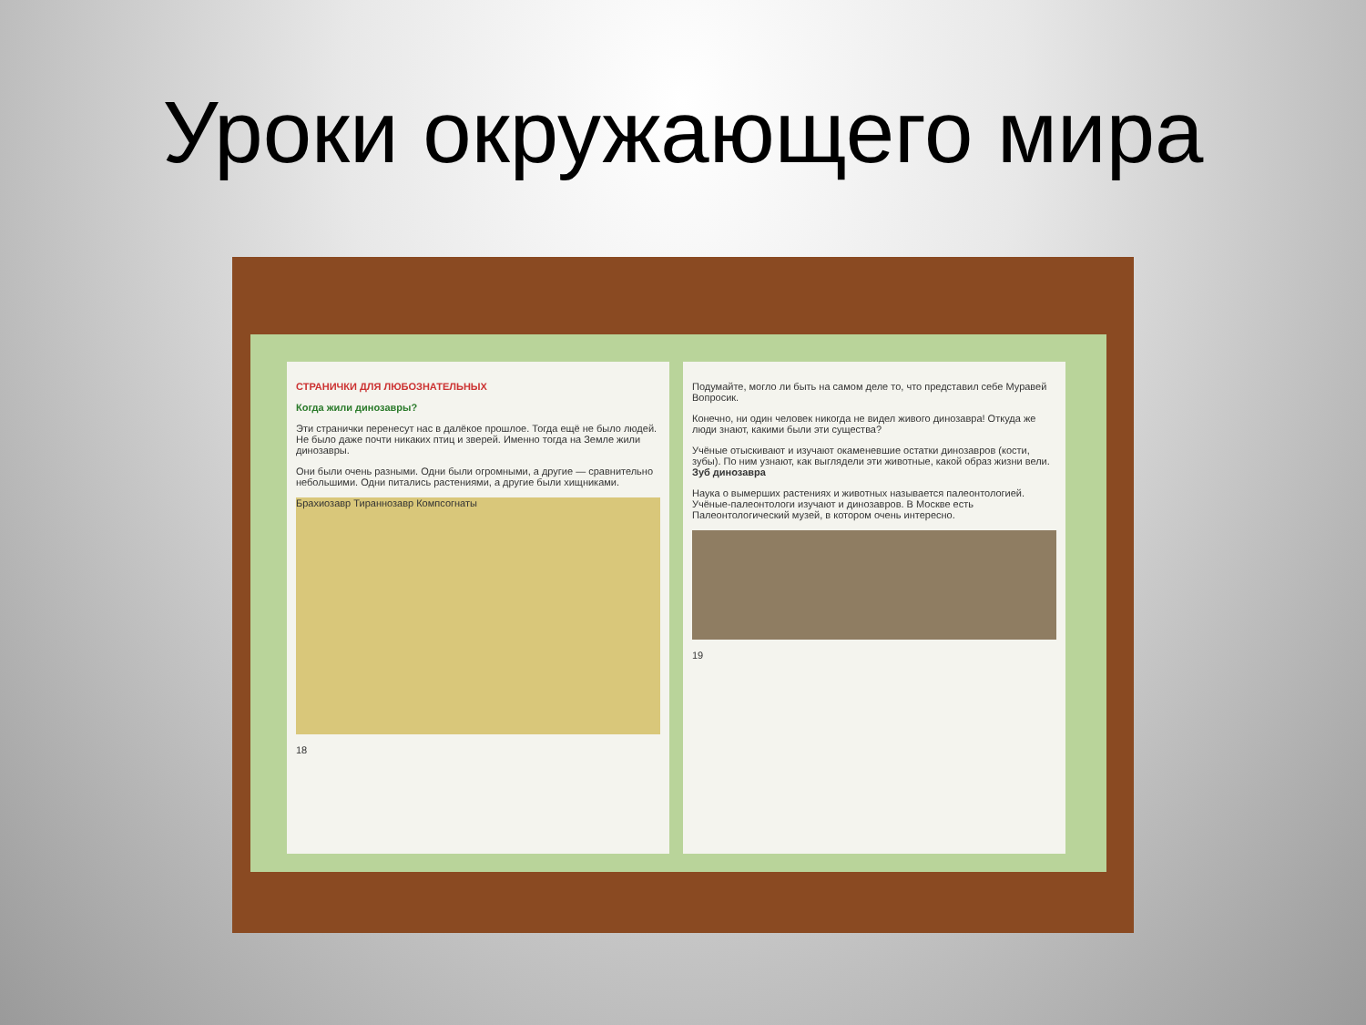Уроки окружающего мира
СТРАНИЧКИ ДЛЯ ЛЮБОЗНАТЕЛЬНЫХ
Когда жили динозавры?
Эти странички перенесут нас в далёкое прошлое. Тогда ещё не было людей. Не было даже почти никаких птиц и зверей. Именно тогда на Земле жили динозавры.
Они были очень разными. Одни были огромными, а другие — сравнительно небольшими. Одни питались растениями, а другие были хищниками.
Брахиозавр Тираннозавр Компсогнаты
18
Подумайте, могло ли быть на самом деле то, что представил себе Муравей Вопросик.
Конечно, ни один человек никогда не видел живого динозавра! Откуда же люди знают, какими были эти существа?
Учёные отыскивают и изучают окаменевшие остатки динозавров (кости, зубы). По ним узнают, как выглядели эти животные, какой образ жизни вели. Зуб динозавра
Наука о вымерших растениях и животных называется палеонтологией. Учёные-палеонтологи изучают и динозавров. В Москве есть Палеонтологический музей, в котором очень интересно.
19